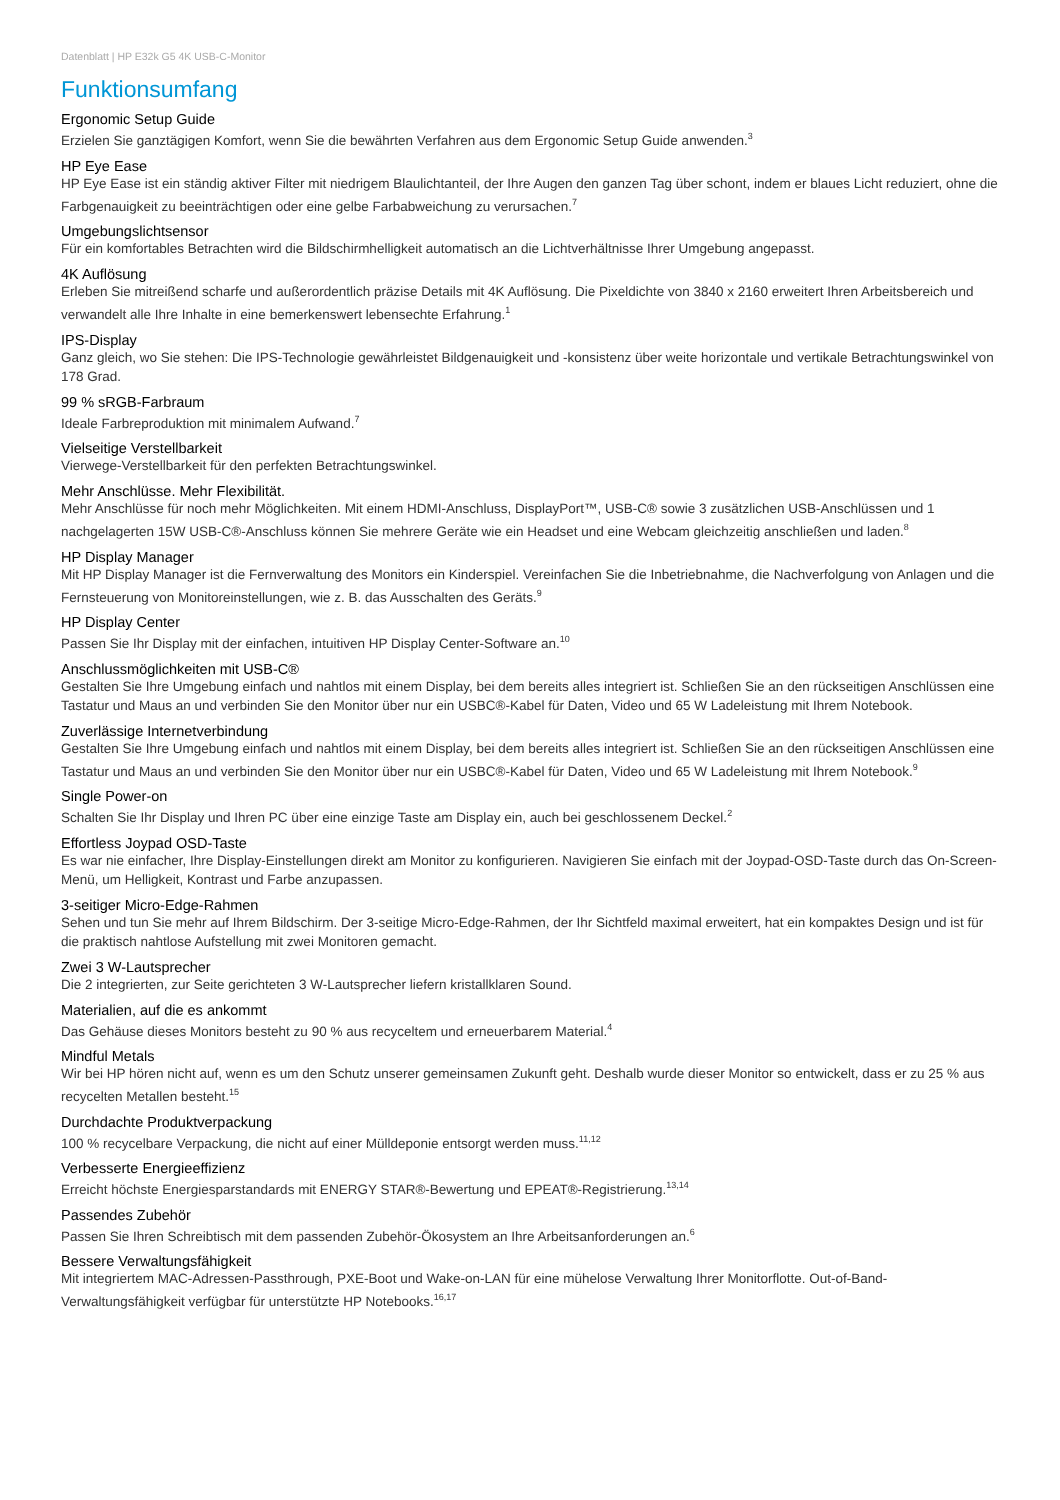Datenblatt | HP E32k G5 4K USB-C-Monitor
Funktionsumfang
Ergonomic Setup Guide
Erzielen Sie ganztägigen Komfort, wenn Sie die bewährten Verfahren aus dem Ergonomic Setup Guide anwenden.<sup>3</sup>
HP Eye Ease
HP Eye Ease ist ein ständig aktiver Filter mit niedrigem Blaulichtanteil, der Ihre Augen den ganzen Tag über schont, indem er blaues Licht reduziert, ohne die Farbgenauigkeit zu beeinträchtigen oder eine gelbe Farbabweichung zu verursachen.<sup>7</sup>
Umgebungslichtsensor
Für ein komfortables Betrachten wird die Bildschirmhelligkeit automatisch an die Lichtverhältnisse Ihrer Umgebung angepasst.
4K Auflösung
Erleben Sie mitreißend scharfe und außerordentlich präzise Details mit 4K Auflösung. Die Pixeldichte von 3840 x 2160 erweitert Ihren Arbeitsbereich und verwandelt alle Ihre Inhalte in eine bemerkenswert lebensechte Erfahrung.<sup>1</sup>
IPS-Display
Ganz gleich, wo Sie stehen: Die IPS-Technologie gewährleistet Bildgenauigkeit und -konsistenz über weite horizontale und vertikale Betrachtungswinkel von 178 Grad.
99 % sRGB-Farbraum
Ideale Farbreproduktion mit minimalem Aufwand.<sup>7</sup>
Vielseitige Verstellbarkeit
Vierwege-Verstellbarkeit für den perfekten Betrachtungswinkel.
Mehr Anschlüsse. Mehr Flexibilität.
Mehr Anschlüsse für noch mehr Möglichkeiten. Mit einem HDMI-Anschluss, DisplayPort™, USB-C® sowie 3 zusätzlichen USB-Anschlüssen und 1 nachgelagerten 15W USB-C®-Anschluss können Sie mehrere Geräte wie ein Headset und eine Webcam gleichzeitig anschließen und laden.<sup>8</sup>
HP Display Manager
Mit HP Display Manager ist die Fernverwaltung des Monitors ein Kinderspiel. Vereinfachen Sie die Inbetriebnahme, die Nachverfolgung von Anlagen und die Fernsteuerung von Monitoreinstellungen, wie z. B. das Ausschalten des Geräts.<sup>9</sup>
HP Display Center
Passen Sie Ihr Display mit der einfachen, intuitiven HP Display Center-Software an.<sup>10</sup>
Anschlussmöglichkeiten mit USB-C®
Gestalten Sie Ihre Umgebung einfach und nahtlos mit einem Display, bei dem bereits alles integriert ist. Schließen Sie an den rückseitigen Anschlüssen eine Tastatur und Maus an und verbinden Sie den Monitor über nur ein USBC®-Kabel für Daten, Video und 65 W Ladeleistung mit Ihrem Notebook.
Zuverlässige Internetverbindung
Gestalten Sie Ihre Umgebung einfach und nahtlos mit einem Display, bei dem bereits alles integriert ist. Schließen Sie an den rückseitigen Anschlüssen eine Tastatur und Maus an und verbinden Sie den Monitor über nur ein USBC®-Kabel für Daten, Video und 65 W Ladeleistung mit Ihrem Notebook.<sup>9</sup>
Single Power-on
Schalten Sie Ihr Display und Ihren PC über eine einzige Taste am Display ein, auch bei geschlossenem Deckel.<sup>2</sup>
Effortless Joypad OSD-Taste
Es war nie einfacher, Ihre Display-Einstellungen direkt am Monitor zu konfigurieren. Navigieren Sie einfach mit der Joypad-OSD-Taste durch das On-Screen-Menü, um Helligkeit, Kontrast und Farbe anzupassen.
3-seitiger Micro-Edge-Rahmen
Sehen und tun Sie mehr auf Ihrem Bildschirm. Der 3-seitige Micro-Edge-Rahmen, der Ihr Sichtfeld maximal erweitert, hat ein kompaktes Design und ist für die praktisch nahtlose Aufstellung mit zwei Monitoren gemacht.
Zwei 3 W-Lautsprecher
Die 2 integrierten, zur Seite gerichteten 3 W-Lautsprecher liefern kristallklaren Sound.
Materialien, auf die es ankommt
Das Gehäuse dieses Monitors besteht zu 90 % aus recyceltem und erneuerbarem Material.<sup>4</sup>
Mindful Metals
Wir bei HP hören nicht auf, wenn es um den Schutz unserer gemeinsamen Zukunft geht. Deshalb wurde dieser Monitor so entwickelt, dass er zu 25 % aus recycelten Metallen besteht.<sup>15</sup>
Durchdachte Produktverpackung
100 % recycelbare Verpackung, die nicht auf einer Mülldeponie entsorgt werden muss.<sup>11,12</sup>
Verbesserte Energieeffizienz
Erreicht höchste Energiesparstandards mit ENERGY STAR®-Bewertung und EPEAT®-Registrierung.<sup>13,14</sup>
Passendes Zubehör
Passen Sie Ihren Schreibtisch mit dem passenden Zubehör-Ökosystem an Ihre Arbeitsanforderungen an.<sup>6</sup>
Bessere Verwaltungsfähigkeit
Mit integriertem MAC-Adressen-Passthrough, PXE-Boot und Wake-on-LAN für eine mühelose Verwaltung Ihrer Monitorflotte. Out-of-Band-Verwaltungsfähigkeit verfügbar für unterstützte HP Notebooks.<sup>16,17</sup>